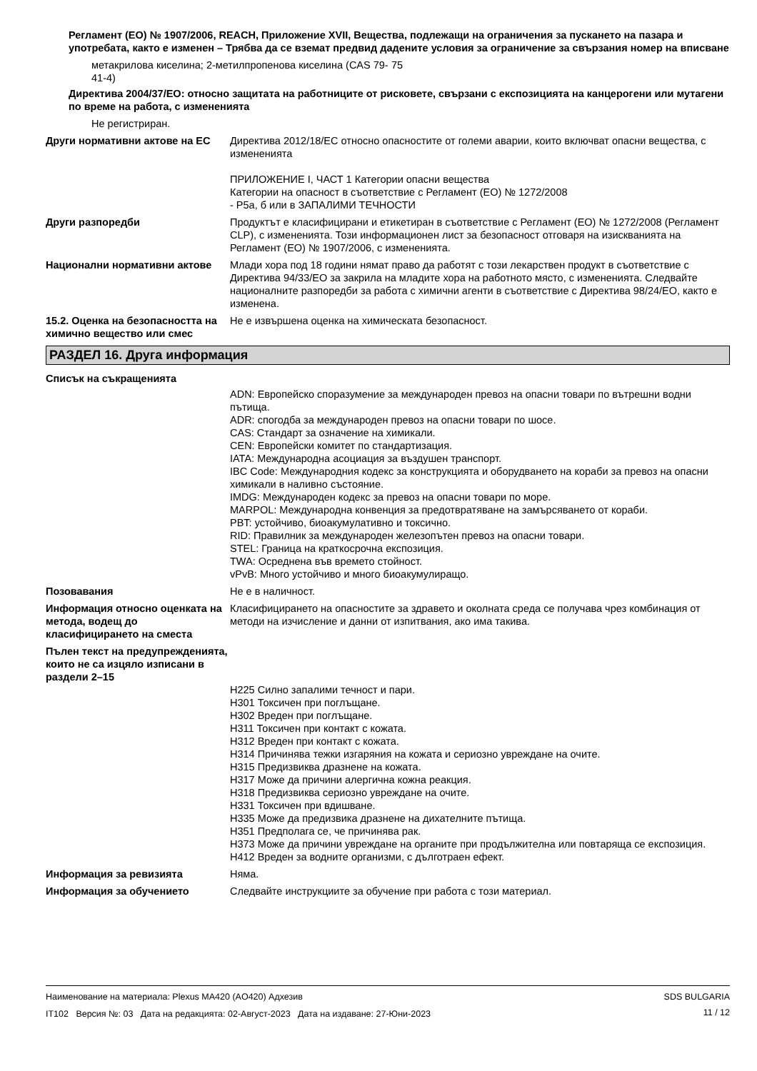Регламент (ЕО) № 1907/2006, REACH, Приложение XVII, Вещества, подлежащи на ограничения за пускането на пазара и употребата, както е изменен – Трябва да се вземат предвид дадените условия за ограничение за свързания номер на вписване
метакрилова киселина; 2-метилпропенова киселина (CAS 79-41-4)
75
Директива 2004/37/ЕО: относно защитата на работниците от рисковете, свързани с експозицията на канцерогени или мутагени по време на работа, с измененията
Не регистриран.
Други нормативни актове на ЕС Директива 2012/18/ЕС относно опасностите от големи аварии, които включват опасни вещества, с измененията
ПРИЛОЖЕНИЕ I, ЧАСТ 1 Категории опасни вещества
Категории на опасност в съответствие с Регламент (ЕО) № 1272/2008
- P5a, б или в ЗАПАЛИМИ ТЕЧНОСТИ
Други разпоредби Продуктът е класифицирани и етикетиран в съответствие с Регламент (ЕО) № 1272/2008 (Регламент CLP), с измененията. Този информационен лист за безопасност отговаря на изискванията на Регламент (ЕО) № 1907/2006, с измененията.
Национални нормативни актове Млади хора под 18 години нямат право да работят с този лекарствен продукт в съответствие с Директива 94/33/ЕО за закрила на младите хора на работното място, с измененията. Следвайте националните разпоредби за работа с химични агенти в съответствие с Директива 98/24/ЕО, както е изменена.
15.2. Оценка на безопасността на химично вещество или смес
Не е извършена оценка на химическата безопасност.
РАЗДЕЛ 16. Друга информация
Списък на съкращенията
ADN: Европейско споразумение за международен превоз на опасни товари по вътрешни водни пътища.
ADR: спогодба за международен превоз на опасни товари по шосе.
CAS: Стандарт за означение на химикали.
CEN: Европейски комитет по стандартизация.
IATA: Международна асоциация за въздушен транспорт.
IBC Code: Международния кодекс за конструкцията и оборудването на кораби за превоз на опасни химикали в наливно състояние.
IMDG: Международен кодекс за превоз на опасни товари по море.
MARPOL: Международна конвенция за предотвратяване на замърсяването от кораби.
PBT: устойчиво, биоакумулативно и токсично.
RID: Правилник за международен железопътен превоз на опасни товари.
STEL: Граница на краткосрочна експозиция.
TWA: Осреднена във времето стойност.
vPvB: Много устойчиво и много биоакумулиращо.
Позовавания Не е в наличност.
Информация относно оценката на метода, водещ до класифицирането на сместа
Класифицирането на опасностите за здравето и околната среда се получава чрез комбинация от методи на изчисление и данни от изпитвания, ако има такива.
Пълен текст на предупрежденията, които не са изцяло изписани в раздели 2–15
H225 Силно запалими течност и пари.
H301 Токсичен при поглъщане.
H302 Вреден при поглъщане.
H311 Токсичен при контакт с кожата.
H312 Вреден при контакт с кожата.
H314 Причинява тежки изгаряния на кожата и сериозно увреждане на очите.
H315 Предизвиква дразнене на кожата.
H317 Може да причини алергична кожна реакция.
H318 Предизвиква сериозно увреждане на очите.
H331 Токсичен при вдишване.
H335 Може да предизвика дразнене на дихателните пътища.
H351 Предполага се, че причинява рак.
H373 Може да причини увреждане на органите при продължителна или повтаряща се експозиция.
H412 Вреден за водните организми, с дълготраен ефект.
Информация за ревизията Няма.
Информация за обучението Следвайте инструкциите за обучение при работа с този материал.
Наименование на материала: Plexus MA420 (AO420) Адхезив
IT102 Версия №: 03 Дата на редакцията: 02-Август-2023 Дата на издаване: 27-Юни-2023
SDS BULGARIA
11 / 12